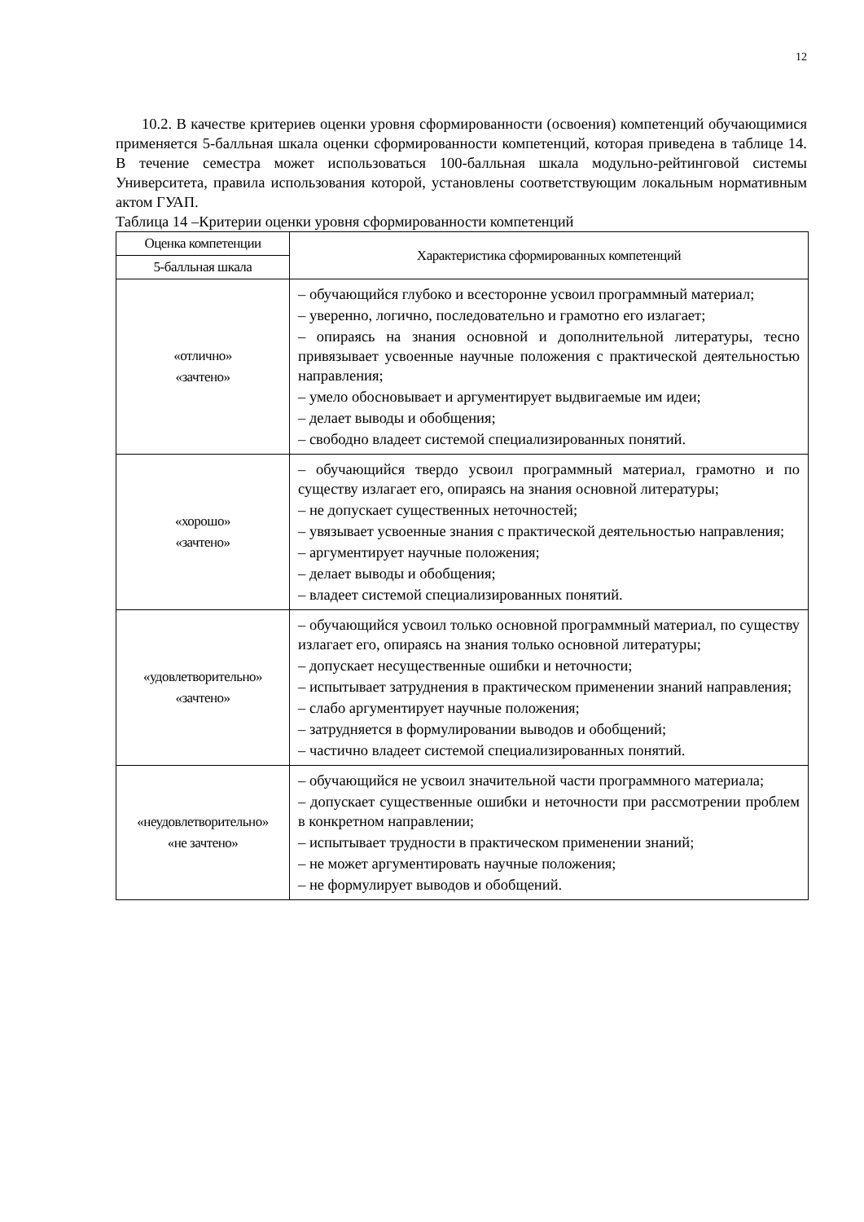12
10.2. В качестве критериев оценки уровня сформированности (освоения) компетенций обучающимися применяется 5-балльная шкала оценки сформированности компетенций, которая приведена в таблице 14. В течение семестра может использоваться 100-балльная шкала модульно-рейтинговой системы Университета, правила использования которой, установлены соответствующим локальным нормативным актом ГУАП.
Таблица 14 –Критерии оценки уровня сформированности компетенций
| Оценка компетенции | Характеристика сформированных компетенций |
| --- | --- |
| 5-балльная шкала | |
| «отлично» «зачтено» | – обучающийся глубоко и всесторонне усвоил программный материал; – уверенно, логично, последовательно и грамотно его излагает; – опираясь на знания основной и дополнительной литературы, тесно привязывает усвоенные научные положения с практической деятельностью направления; – умело обосновывает и аргументирует выдвигаемые им идеи; – делает выводы и обобщения; – свободно владеет системой специализированных понятий. |
| «хорошо» «зачтено» | – обучающийся твердо усвоил программный материал, грамотно и по существу излагает его, опираясь на знания основной литературы; – не допускает существенных неточностей; – увязывает усвоенные знания с практической деятельностью направления; – аргументирует научные положения; – делает выводы и обобщения; – владеет системой специализированных понятий. |
| «удовлетворительно» «зачтено» | – обучающийся усвоил только основной программный материал, по существу излагает его, опираясь на знания только основной литературы; – допускает несущественные ошибки и неточности; – испытывает затруднения в практическом применении знаний направления; – слабо аргументирует научные положения; – затрудняется в формулировании выводов и обобщений; – частично владеет системой специализированных понятий. |
| «неудовлетворительно» «не зачтено» | – обучающийся не усвоил значительной части программного материала; – допускает существенные ошибки и неточности при рассмотрении проблем в конкретном направлении; – испытывает трудности в практическом применении знаний; – не может аргументировать научные положения; – не формулирует выводов и обобщений. |